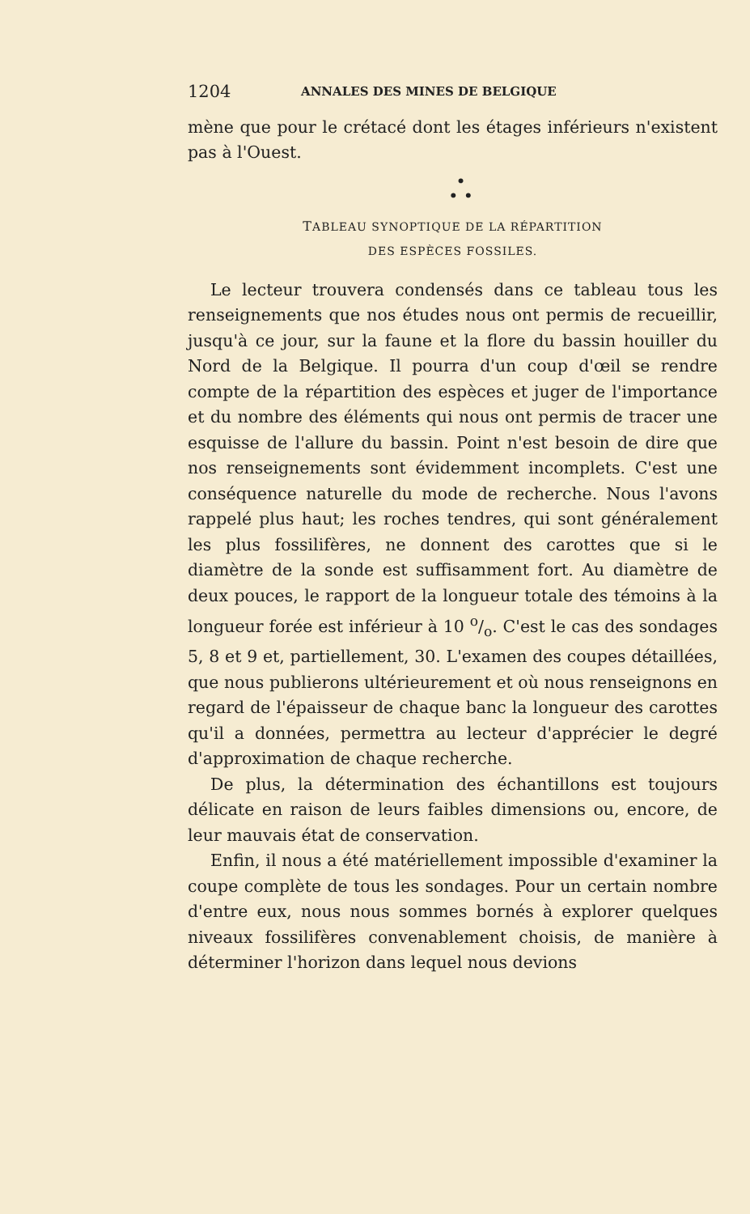1204 ANNALES DES MINES DE BELGIQUE
mène que pour le crétacé dont les étages inférieurs n'existent pas à l'Ouest.
•
• •
TABLEAU SYNOPTIQUE DE LA RÉPARTITION
DES ESPÈCES FOSSILES.
Le lecteur trouvera condensés dans ce tableau tous les renseignements que nos études nous ont permis de recueillir, jusqu'à ce jour, sur la faune et la flore du bassin houiller du Nord de la Belgique. Il pourra d'un coup d'œil se rendre compte de la répartition des espèces et juger de l'importance et du nombre des éléments qui nous ont permis de tracer une esquisse de l'allure du bassin. Point n'est besoin de dire que nos renseignements sont évidemment incomplets. C'est une conséquence naturelle du mode de recherche. Nous l'avons rappelé plus haut; les roches tendres, qui sont généralement les plus fossilifères, ne donnent des carottes que si le diamètre de la sonde est suffisamment fort. Au diamètre de deux pouces, le rapport de la longueur totale des témoins à la longueur forée est inférieur à 10 o/o. C'est le cas des sondages 5, 8 et 9 et, partiellement, 30. L'examen des coupes détaillées, que nous publierons ultérieurement et où nous renseignons en regard de l'épaisseur de chaque banc la longueur des carottes qu'il a données, permettra au lecteur d'apprécier le degré d'approximation de chaque recherche.
De plus, la détermination des échantillons est toujours délicate en raison de leurs faibles dimensions ou, encore, de leur mauvais état de conservation.
Enfin, il nous a été matériellement impossible d'examiner la coupe complète de tous les sondages. Pour un certain nombre d'entre eux, nous nous sommes bornés à explorer quelques niveaux fossilifères convenablement choisis, de manière à déterminer l'horizon dans lequel nous devions